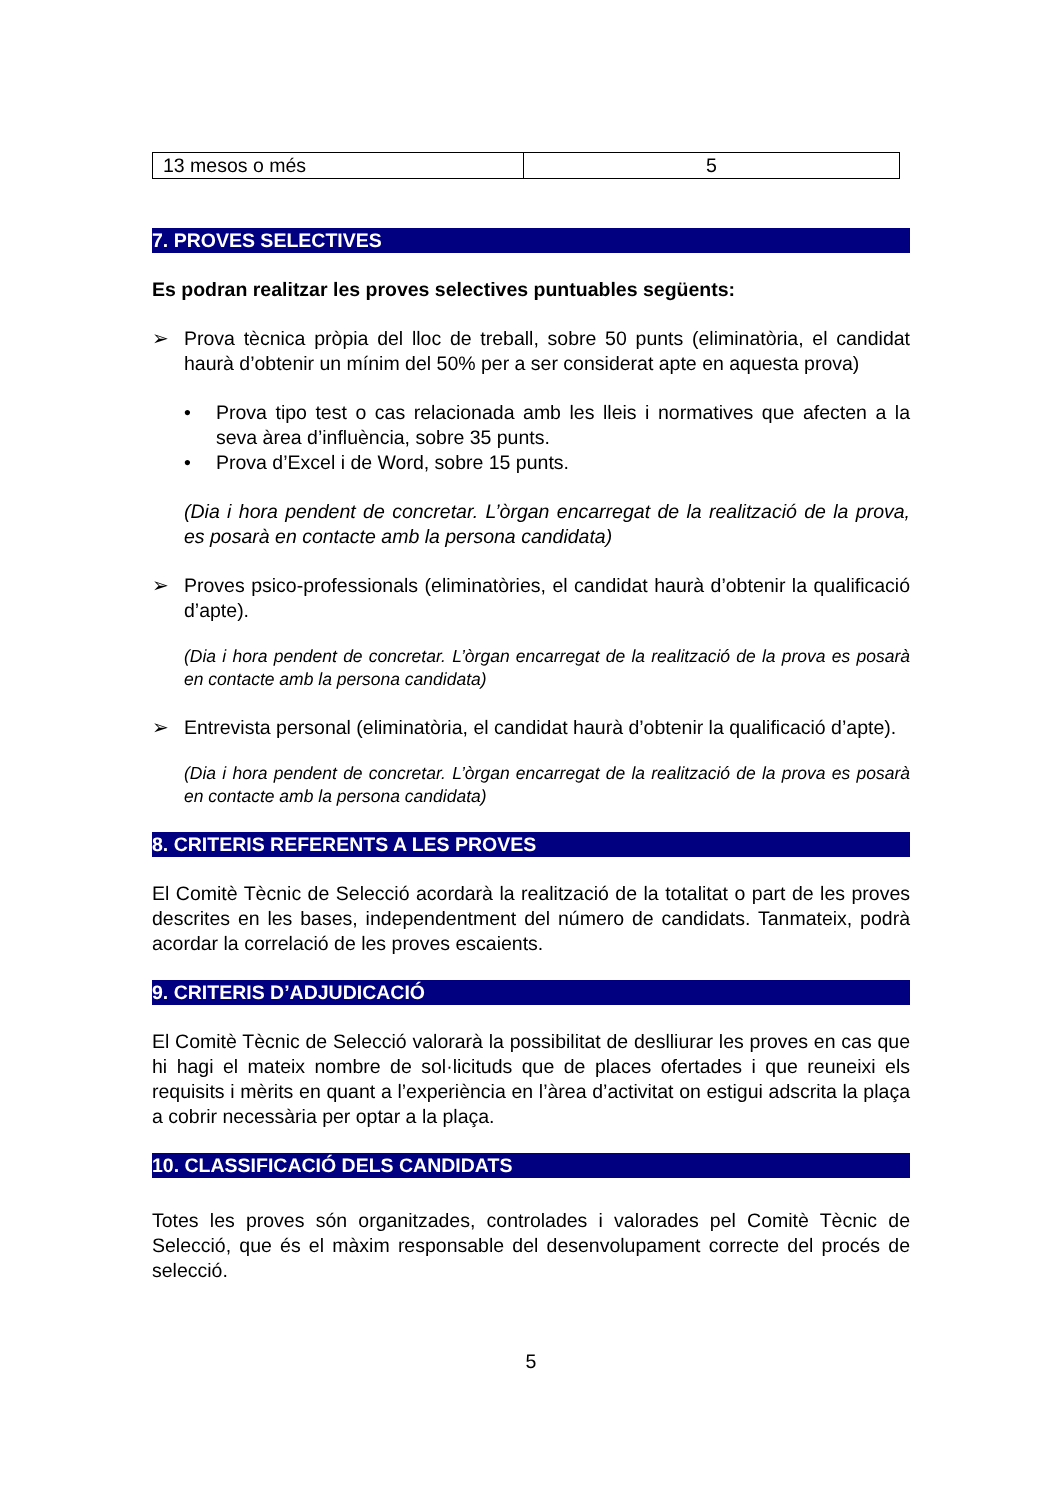| 13 mesos o més | 5 |
7. PROVES SELECTIVES
Es podran realitzar les proves selectives puntuables següents:
➢ Prova tècnica pròpia del lloc de treball, sobre 50 punts (eliminatòria, el candidat haurà d’obtenir un mínim del 50% per a ser considerat apte en aquesta prova)
• Prova tipo test o cas relacionada amb les lleis i normatives que afecten a la seva àrea d’influència, sobre 35 punts.
• Prova d’Excel i de Word, sobre 15 punts.
(Dia i hora pendent de concretar. L’òrgan encarregat de la realització de la prova, es posarà en contacte amb la persona candidata)
➢ Proves psico-professionals (eliminatòries, el candidat haurà d’obtenir la qualificació d’apte).
(Dia i hora pendent de concretar. L’òrgan encarregat de la realització de la prova es posarà en contacte amb la persona candidata)
➢ Entrevista personal (eliminatòria, el candidat haurà d’obtenir la qualificació d’apte).
(Dia i hora pendent de concretar. L’òrgan encarregat de la realització de la prova es posarà en contacte amb la persona candidata)
8. CRITERIS REFERENTS A LES PROVES
El Comitè Tècnic de Selecció acordarà la realització de la totalitat o part de les proves descrites en les bases, independentment del número de candidats. Tanmateix, podrà acordar la correlació de les proves escaients.
9. CRITERIS D’ADJUDICACIÓ
El Comitè Tècnic de Selecció valorarà la possibilitat de deslliurar les proves en cas que hi hagi el mateix nombre de sol·licituds que de places ofertades i que reuneixi els requisits i mèrits en quant a l’experiència en l’àrea d’activitat on estigui adscrita la plaça a cobrir necessària per optar a la plaça.
10. CLASSIFICACIÓ DELS CANDIDATS
Totes les proves són organitzades, controlades i valorades pel Comitè Tècnic de Selecció, que és el màxim responsable del desenvolupament correcte del procés de selecció.
5